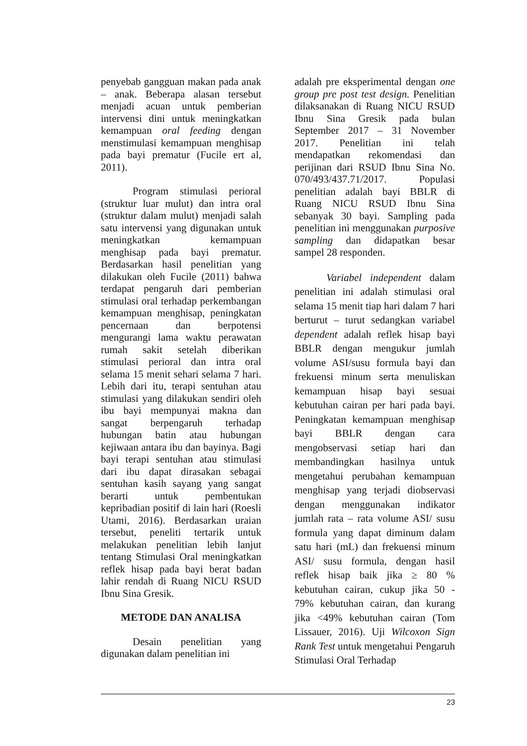penyebab gangguan makan pada anak – anak. Beberapa alasan tersebut menjadi acuan untuk pemberian intervensi dini untuk meningkatkan kemampuan oral feeding dengan menstimulasi kemampuan menghisap pada bayi prematur (Fucile ert al, 2011).
Program stimulasi perioral (struktur luar mulut) dan intra oral (struktur dalam mulut) menjadi salah satu intervensi yang digunakan untuk meningkatkan kemampuan menghisap pada bayi prematur. Berdasarkan hasil penelitian yang dilakukan oleh Fucile (2011) bahwa terdapat pengaruh dari pemberian stimulasi oral terhadap perkembangan kemampuan menghisap, peningkatan pencernaan dan berpotensi mengurangi lama waktu perawatan rumah sakit setelah diberikan stimulasi perioral dan intra oral selama 15 menit sehari selama 7 hari. Lebih dari itu, terapi sentuhan atau stimulasi yang dilakukan sendiri oleh ibu bayi mempunyai makna dan sangat berpengaruh terhadap hubungan batin atau hubungan kejiwaan antara ibu dan bayinya. Bagi bayi terapi sentuhan atau stimulasi dari ibu dapat dirasakan sebagai sentuhan kasih sayang yang sangat berarti untuk pembentukan kepribadian positif di lain hari (Roesli Utami, 2016). Berdasarkan uraian tersebut, peneliti tertarik untuk melakukan penelitian lebih lanjut tentang Stimulasi Oral meningkatkan reflek hisap pada bayi berat badan lahir rendah di Ruang NICU RSUD Ibnu Sina Gresik.
METODE DAN ANALISA
Desain penelitian yang digunakan dalam penelitian ini
adalah pre eksperimental dengan one group pre post test design. Penelitian dilaksanakan di Ruang NICU RSUD Ibnu Sina Gresik pada bulan September 2017 – 31 November 2017. Penelitian ini telah mendapatkan rekomendasi dan perijinan dari RSUD Ibnu Sina No. 070/493/437.71/2017. Populasi penelitian adalah bayi BBLR di Ruang NICU RSUD Ibnu Sina sebanyak 30 bayi. Sampling pada penelitian ini menggunakan purposive sampling dan didapatkan besar sampel 28 responden.
Variabel independent dalam penelitian ini adalah stimulasi oral selama 15 menit tiap hari dalam 7 hari berturut – turut sedangkan variabel dependent adalah reflek hisap bayi BBLR dengan mengukur jumlah volume ASI/susu formula bayi dan frekuensi minum serta menuliskan kemampuan hisap bayi sesuai kebutuhan cairan per hari pada bayi. Peningkatan kemampuan menghisap bayi BBLR dengan cara mengobservasi setiap hari dan membandingkan hasilnya untuk mengetahui perubahan kemampuan menghisap yang terjadi diobservasi dengan menggunakan indikator jumlah rata – rata volume ASI/ susu formula yang dapat diminum dalam satu hari (mL) dan frekuensi minum ASI/ susu formula, dengan hasil reflek hisap baik jika ≥ 80 % kebutuhan cairan, cukup jika 50 - 79% kebutuhan cairan, dan kurang jika <49% kebutuhan cairan (Tom Lissauer, 2016). Uji Wilcoxon Sign Rank Test untuk mengetahui Pengaruh Stimulasi Oral Terhadap
23